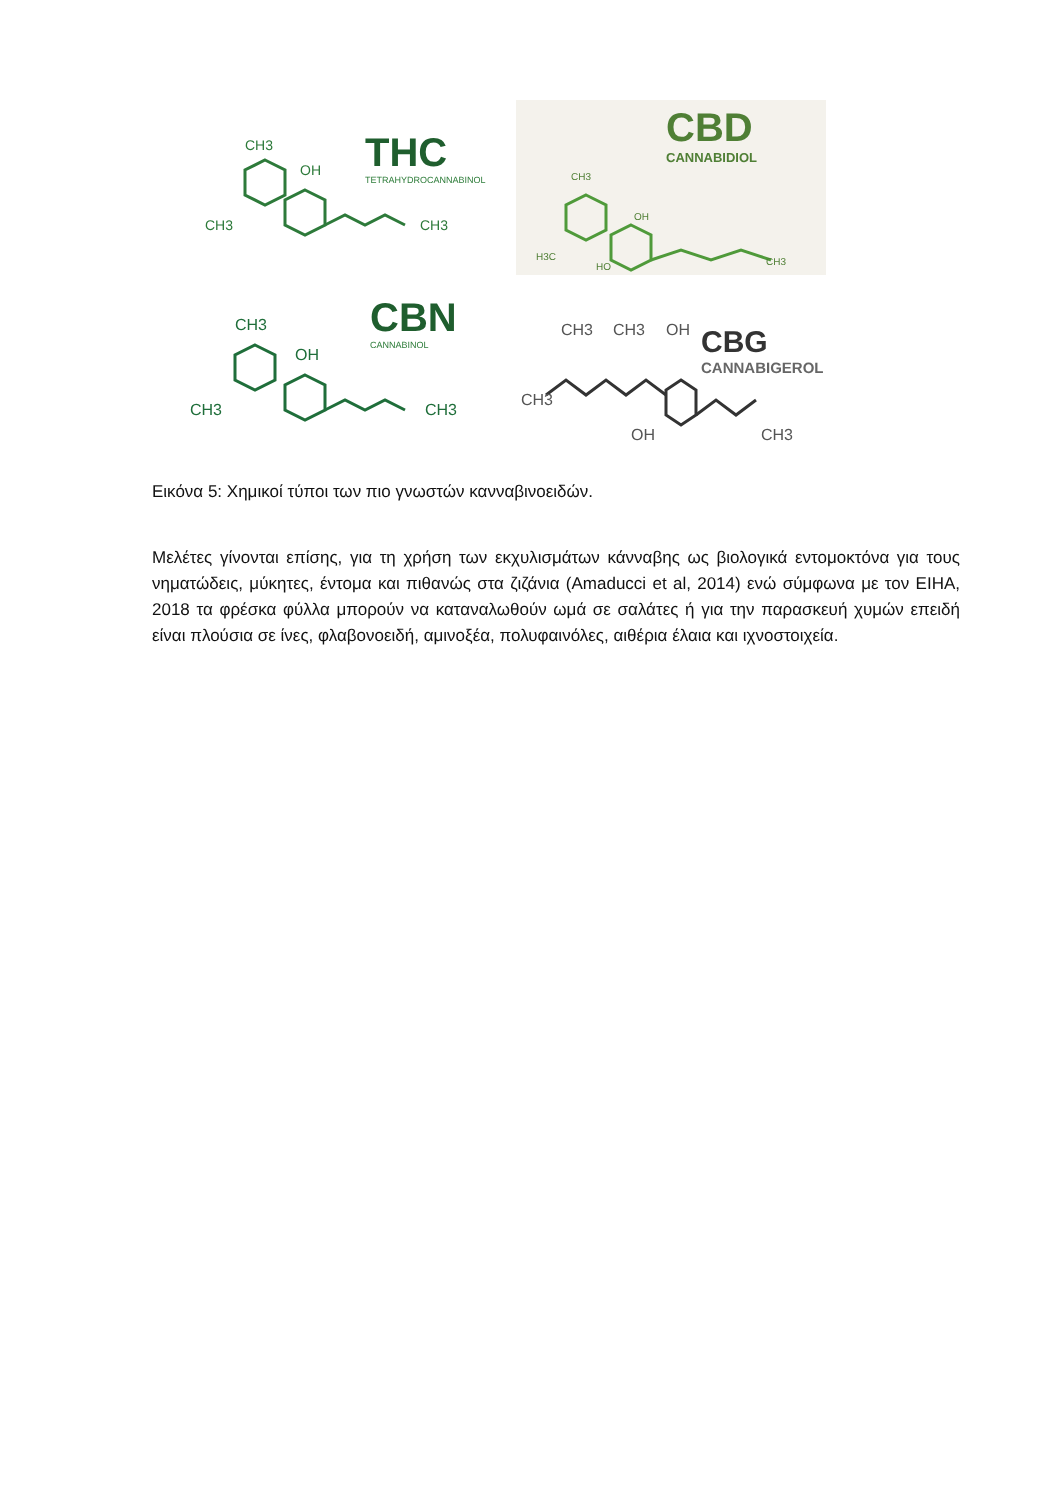CH3
OH
CH3
CH3
THC
TETRAHYDROCANNABINOL
CBD
CANNABIDIOL
CH3
OH
H3C
HO
CH3
CH3
OH
CH3
CH3
CBN
CANNABINOL
CH3
CH3
OH
CH3
OH
CH3
CBG
CANNABIGEROL
Εικόνα 5: Χημικοί τύποι των πιο γνωστών κανναβινοειδών.
Μελέτες γίνονται επίσης, για τη χρήση των εκχυλισμάτων κάνναβης ως βιολογικά εντομοκτόνα για τους νηματώδεις, μύκητες, έντομα και πιθανώς στα ζιζάνια (Amaducci et al, 2014) ενώ σύμφωνα με τον EIHA, 2018 τα φρέσκα φύλλα μπορούν να καταναλωθούν ωμά σε σαλάτες ή για την παρασκευή χυμών επειδή είναι πλούσια σε ίνες, φλαβονοειδή, αμινοξέα, πολυφαινόλες, αιθέρια έλαια και ιχνοστοιχεία.